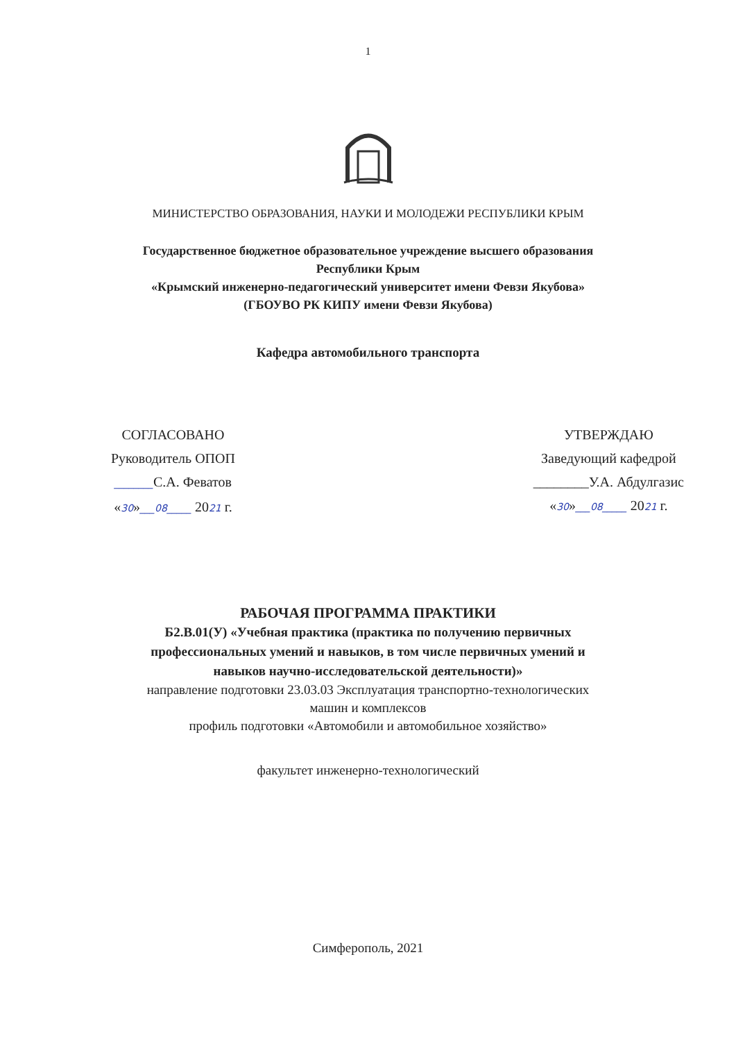1
МИНИСТЕРСТВО ОБРАЗОВАНИЯ, НАУКИ И МОЛОДЕЖИ РЕСПУБЛИКИ КРЫМ
Государственное бюджетное образовательное учреждение высшего образования
Республики Крым
«Крымский инженерно-педагогический университет имени Февзи Якубова»
(ГБОУВО РК КИПУ имени Февзи Якубова)
Кафедра автомобильного транспорта
СОГЛАСОВАНО
Руководитель ОПОП
________С.А. Феватов
«30»___08_____ 2021 г.
УТВЕРЖДАЮ
Заведующий кафедрой
________У.А. Абдулгазис
«30»___08_____ 2021 г.
РАБОЧАЯ ПРОГРАММА ПРАКТИКИ
Б2.В.01(У) «Учебная практика (практика по получению первичных
профессиональных умений и навыков, в том числе первичных умений и
навыков научно-исследовательской деятельности)»
направление подготовки 23.03.03 Эксплуатация транспортно-технологических
машин и комплексов
профиль подготовки «Автомобили и автомобильное хозяйство»
факультет инженерно-технологический
Симферополь, 2021